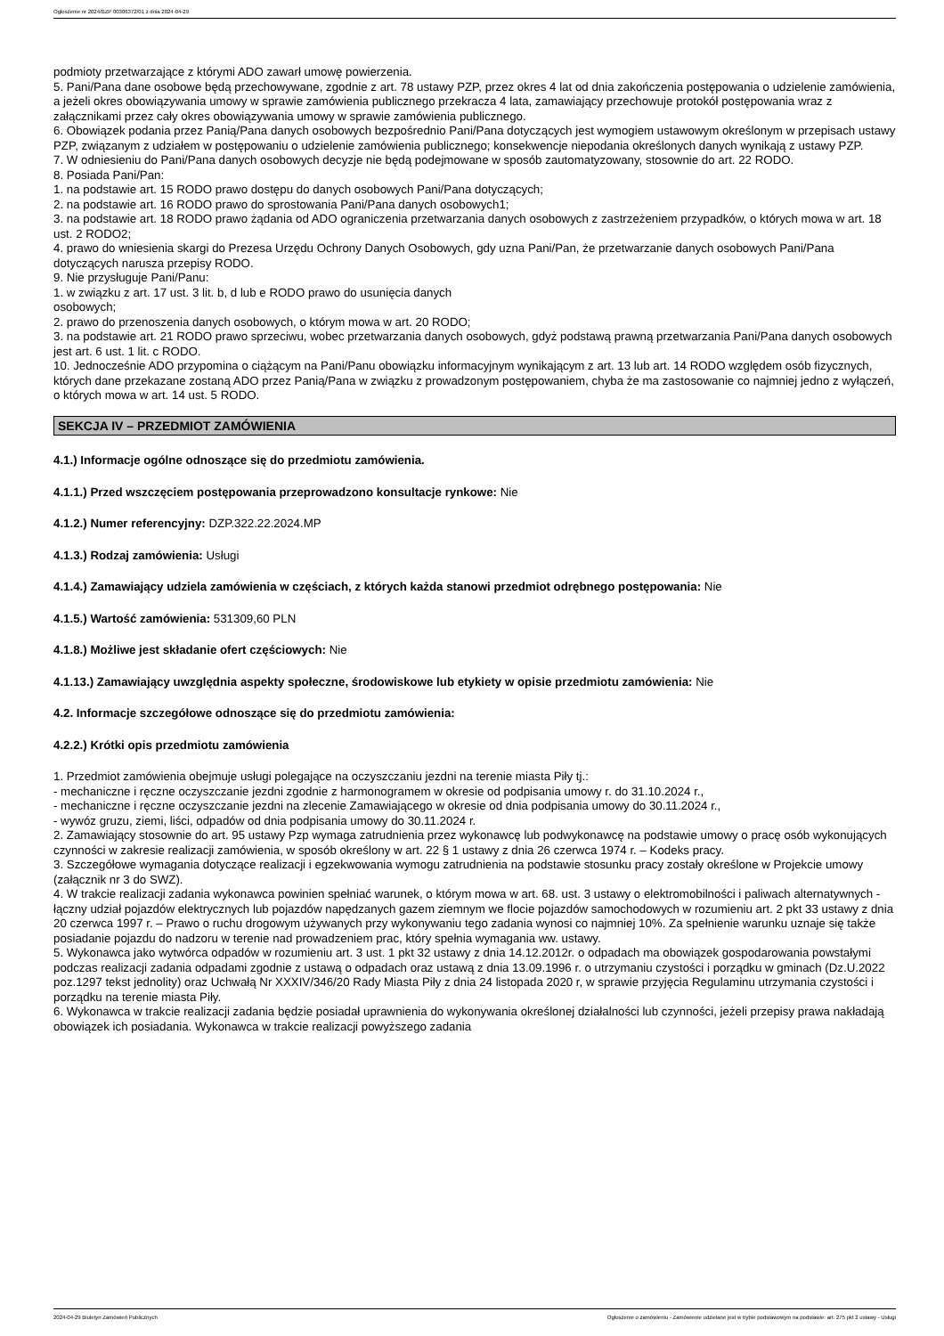Ogłoszenie nr 2024/BZP 00306372/01 z dnia 2024-04-29
podmioty przetwarzające z którymi ADO zawarł umowę powierzenia.
5. Pani/Pana dane osobowe będą przechowywane, zgodnie z art. 78 ustawy PZP, przez okres 4 lat od dnia zakończenia postępowania o udzielenie zamówienia, a jeżeli okres obowiązywania umowy w sprawie zamówienia publicznego przekracza 4 lata, zamawiający przechowuje protokół postępowania wraz z załącznikami przez cały okres obowiązywania umowy w sprawie zamówienia publicznego.
6. Obowiązek podania przez Panią/Pana danych osobowych bezpośrednio Pani/Pana dotyczących jest wymogiem ustawowym określonym w przepisach ustawy PZP, związanym z udziałem w postępowaniu o udzielenie zamówienia publicznego; konsekwencje niepodania określonych danych wynikają z ustawy PZP.
7. W odniesieniu do Pani/Pana danych osobowych decyzje nie będą podejmowane w sposób zautomatyzowany, stosownie do art. 22 RODO.
8. Posiada Pani/Pan:
1. na podstawie art. 15 RODO prawo dostępu do danych osobowych Pani/Pana dotyczących;
2. na podstawie art. 16 RODO prawo do sprostowania Pani/Pana danych osobowych1;
3. na podstawie art. 18 RODO prawo żądania od ADO ograniczenia przetwarzania danych osobowych z zastrzeżeniem przypadków, o których mowa w art. 18 ust. 2 RODO2;
4. prawo do wniesienia skargi do Prezesa Urzędu Ochrony Danych Osobowych, gdy uzna Pani/Pan, że przetwarzanie danych osobowych Pani/Pana dotyczących narusza przepisy RODO.
9. Nie przysługuje Pani/Panu:
1. w związku z art. 17 ust. 3 lit. b, d lub e RODO prawo do usunięcia danych
osobowych;
2. prawo do przenoszenia danych osobowych, o którym mowa w art. 20 RODO;
3. na podstawie art. 21 RODO prawo sprzeciwu, wobec przetwarzania danych osobowych, gdyż podstawą prawną przetwarzania Pani/Pana danych osobowych jest art. 6 ust. 1 lit. c RODO.
10. Jednocześnie ADO przypomina o ciążącym na Pani/Panu obowiązku informacyjnym wynikającym z art. 13 lub art. 14 RODO względem osób fizycznych, których dane przekazane zostaną ADO przez Panią/Pana w związku z prowadzonym postępowaniem, chyba że ma zastosowanie co najmniej jedno z wyłączeń, o których mowa w art. 14 ust. 5 RODO.
SEKCJA IV – PRZEDMIOT ZAMÓWIENIA
4.1.) Informacje ogólne odnoszące się do przedmiotu zamówienia.
4.1.1.) Przed wszczęciem postępowania przeprowadzono konsultacje rynkowe: Nie
4.1.2.) Numer referencyjny: DZP.322.22.2024.MP
4.1.3.) Rodzaj zamówienia: Usługi
4.1.4.) Zamawiający udziela zamówienia w częściach, z których każda stanowi przedmiot odrębnego postępowania: Nie
4.1.5.) Wartość zamówienia: 531309,60 PLN
4.1.8.) Możliwe jest składanie ofert częściowych: Nie
4.1.13.) Zamawiający uwzględnia aspekty społeczne, środowiskowe lub etykiety w opisie przedmiotu zamówienia: Nie
4.2. Informacje szczegółowe odnoszące się do przedmiotu zamówienia:
4.2.2.) Krótki opis przedmiotu zamówienia
1. Przedmiot zamówienia obejmuje usługi polegające na oczyszczaniu jezdni na terenie miasta Piły tj.:
- mechaniczne i ręczne oczyszczanie jezdni zgodnie z harmonogramem w okresie od podpisania umowy r. do 31.10.2024 r.,
- mechaniczne i ręczne oczyszczanie jezdni na zlecenie Zamawiającego w okresie od dnia podpisania umowy do 30.11.2024 r.,
- wywóz gruzu, ziemi, liści, odpadów od dnia podpisania umowy do 30.11.2024 r.
2. Zamawiający stosownie do art. 95 ustawy Pzp wymaga zatrudnienia przez wykonawcę lub podwykonawcę na podstawie umowy o pracę osób wykonujących czynności w zakresie realizacji zamówienia, w sposób określony w art. 22 § 1 ustawy z dnia 26 czerwca 1974 r. – Kodeks pracy.
3. Szczegółowe wymagania dotyczące realizacji i egzekwowania wymogu zatrudnienia na podstawie stosunku pracy zostały określone w Projekcie umowy (załącznik nr 3 do SWZ).
4. W trakcie realizacji zadania wykonawca powinien spełniać warunek, o którym mowa w art. 68. ust. 3 ustawy o elektromobilności i paliwach alternatywnych - łączny udział pojazdów elektrycznych lub pojazdów napędzanych gazem ziemnym we flocie pojazdów samochodowych w rozumieniu art. 2 pkt 33 ustawy z dnia 20 czerwca 1997 r. – Prawo o ruchu drogowym używanych przy wykonywaniu tego zadania wynosi co najmniej 10%. Za spełnienie warunku uznaje się także posiadanie pojazdu do nadzoru w terenie nad prowadzeniem prac, który spełnia wymagania ww. ustawy.
5. Wykonawca jako wytwórca odpadów w rozumieniu art. 3 ust. 1 pkt 32 ustawy z dnia 14.12.2012r. o odpadach ma obowiązek gospodarowania powstałymi podczas realizacji zadania odpadami zgodnie z ustawą o odpadach oraz ustawą z dnia 13.09.1996 r. o utrzymaniu czystości i porządku w gminach (Dz.U.2022 poz.1297 tekst jednolity) oraz Uchwałą Nr XXXIV/346/20 Rady Miasta Piły z dnia 24 listopada 2020 r, w sprawie przyjęcia Regulaminu utrzymania czystości i porządku na terenie miasta Piły.
6. Wykonawca w trakcie realizacji zadania będzie posiadał uprawnienia do wykonywania określonej działalności lub czynności, jeżeli przepisy prawa nakładają obowiązek ich posiadania. Wykonawca w trakcie realizacji powyższego zadania
2024-04-29 Biuletyn Zamówień Publicznych Ogłoszenie o zamówieniu - Zamówienie udzielane jest w trybie podstawowym na podstawie: art. 275 pkt 2 ustawy - Usługi